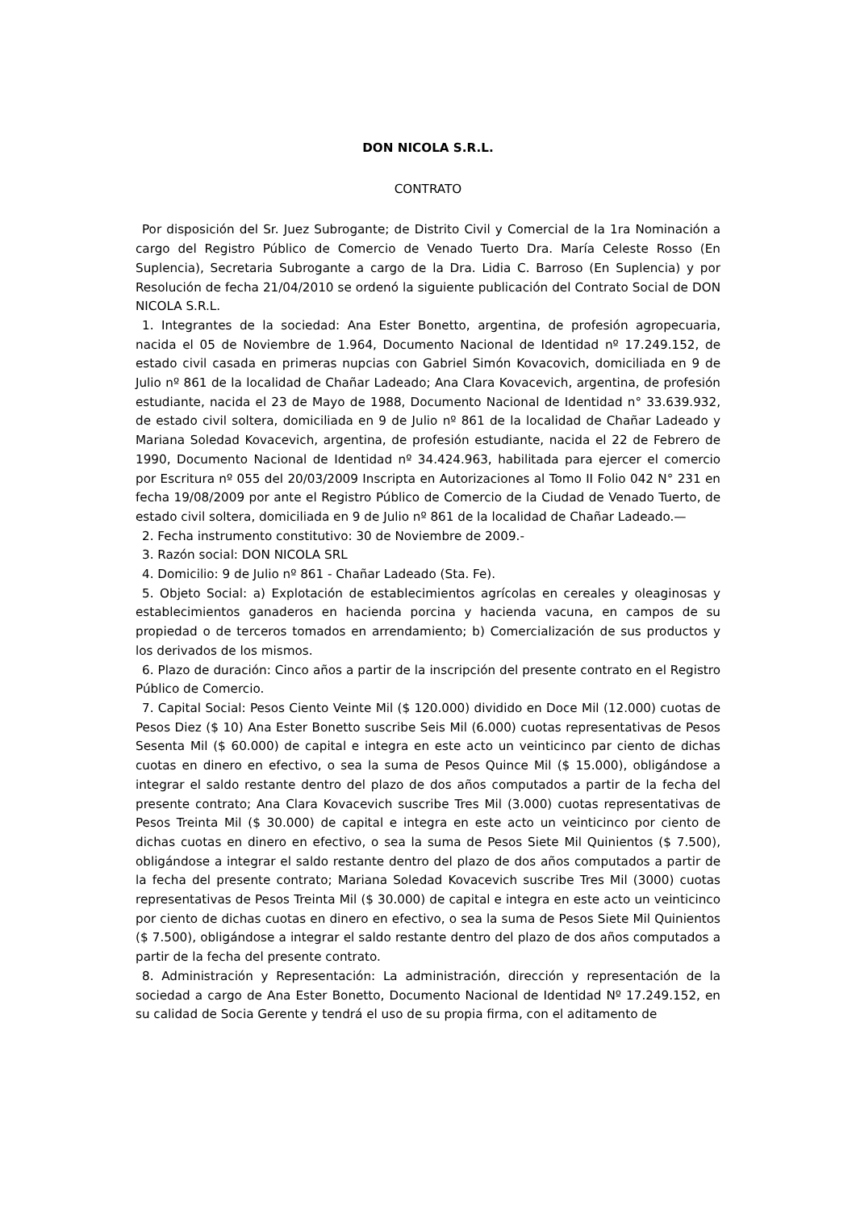DON NICOLA S.R.L.
CONTRATO
Por disposición del Sr. Juez Subrogante; de Distrito Civil y Comercial de la 1ra Nominación a cargo del Registro Público de Comercio de Venado Tuerto Dra. María Celeste Rosso (En Suplencia), Secretaria Subrogante a cargo de la Dra. Lidia C. Barroso (En Suplencia) y por Resolución de fecha 21/04/2010 se ordenó la siguiente publicación del Contrato Social de DON NICOLA S.R.L.
1. Integrantes de la sociedad: Ana Ester Bonetto, argentina, de profesión agropecuaria, nacida el 05 de Noviembre de 1.964, Documento Nacional de Identidad nº 17.249.152, de estado civil casada en primeras nupcias con Gabriel Simón Kovacovich, domiciliada en 9 de Julio nº 861 de la localidad de Chañar Ladeado; Ana Clara Kovacevich, argentina, de profesión estudiante, nacida el 23 de Mayo de 1988, Documento Nacional de Identidad n° 33.639.932, de estado civil soltera, domiciliada en 9 de Julio nº 861 de la localidad de Chañar Ladeado y Mariana Soledad Kovacevich, argentina, de profesión estudiante, nacida el 22 de Febrero de 1990, Documento Nacional de Identidad nº 34.424.963, habilitada para ejercer el comercio por Escritura nº 055 del 20/03/2009 Inscripta en Autorizaciones al Tomo II Folio 042 N° 231 en fecha 19/08/2009 por ante el Registro Público de Comercio de la Ciudad de Venado Tuerto, de estado civil soltera, domiciliada en 9 de Julio nº 861 de la localidad de Chañar Ladeado.—
2. Fecha instrumento constitutivo: 30 de Noviembre de 2009.-
3. Razón social: DON NICOLA SRL
4. Domicilio: 9 de Julio nº 861 - Chañar Ladeado (Sta. Fe).
5. Objeto Social: a) Explotación de establecimientos agrícolas en cereales y oleaginosas y establecimientos ganaderos en hacienda porcina y hacienda vacuna, en campos de su propiedad o de terceros tomados en arrendamiento; b) Comercialización de sus productos y los derivados de los mismos.
6. Plazo de duración: Cinco años a partir de la inscripción del presente contrato en el Registro Público de Comercio.
7. Capital Social: Pesos Ciento Veinte Mil ($ 120.000) dividido en Doce Mil (12.000) cuotas de Pesos Diez ($ 10) Ana Ester Bonetto suscribe Seis Mil (6.000) cuotas representativas de Pesos Sesenta Mil ($ 60.000) de capital e integra en este acto un veinticinco par ciento de dichas cuotas en dinero en efectivo, o sea la suma de Pesos Quince Mil ($ 15.000), obligándose a integrar el saldo restante dentro del plazo de dos años computados a partir de la fecha del presente contrato; Ana Clara Kovacevich suscribe Tres Mil (3.000) cuotas representativas de Pesos Treinta Mil ($ 30.000) de capital e integra en este acto un veinticinco por ciento de dichas cuotas en dinero en efectivo, o sea la suma de Pesos Siete Mil Quinientos ($ 7.500), obligándose a integrar el saldo restante dentro del plazo de dos años computados a partir de la fecha del presente contrato; Mariana Soledad Kovacevich suscribe Tres Mil (3000) cuotas representativas de Pesos Treinta Mil ($ 30.000) de capital e integra en este acto un veinticinco por ciento de dichas cuotas en dinero en efectivo, o sea la suma de Pesos Siete Mil Quinientos ($ 7.500), obligándose a integrar el saldo restante dentro del plazo de dos años computados a partir de la fecha del presente contrato.
8. Administración y Representación: La administración, dirección y representación de la sociedad a cargo de Ana Ester Bonetto, Documento Nacional de Identidad Nº 17.249.152, en su calidad de Socia Gerente y tendrá el uso de su propia firma, con el aditamento de